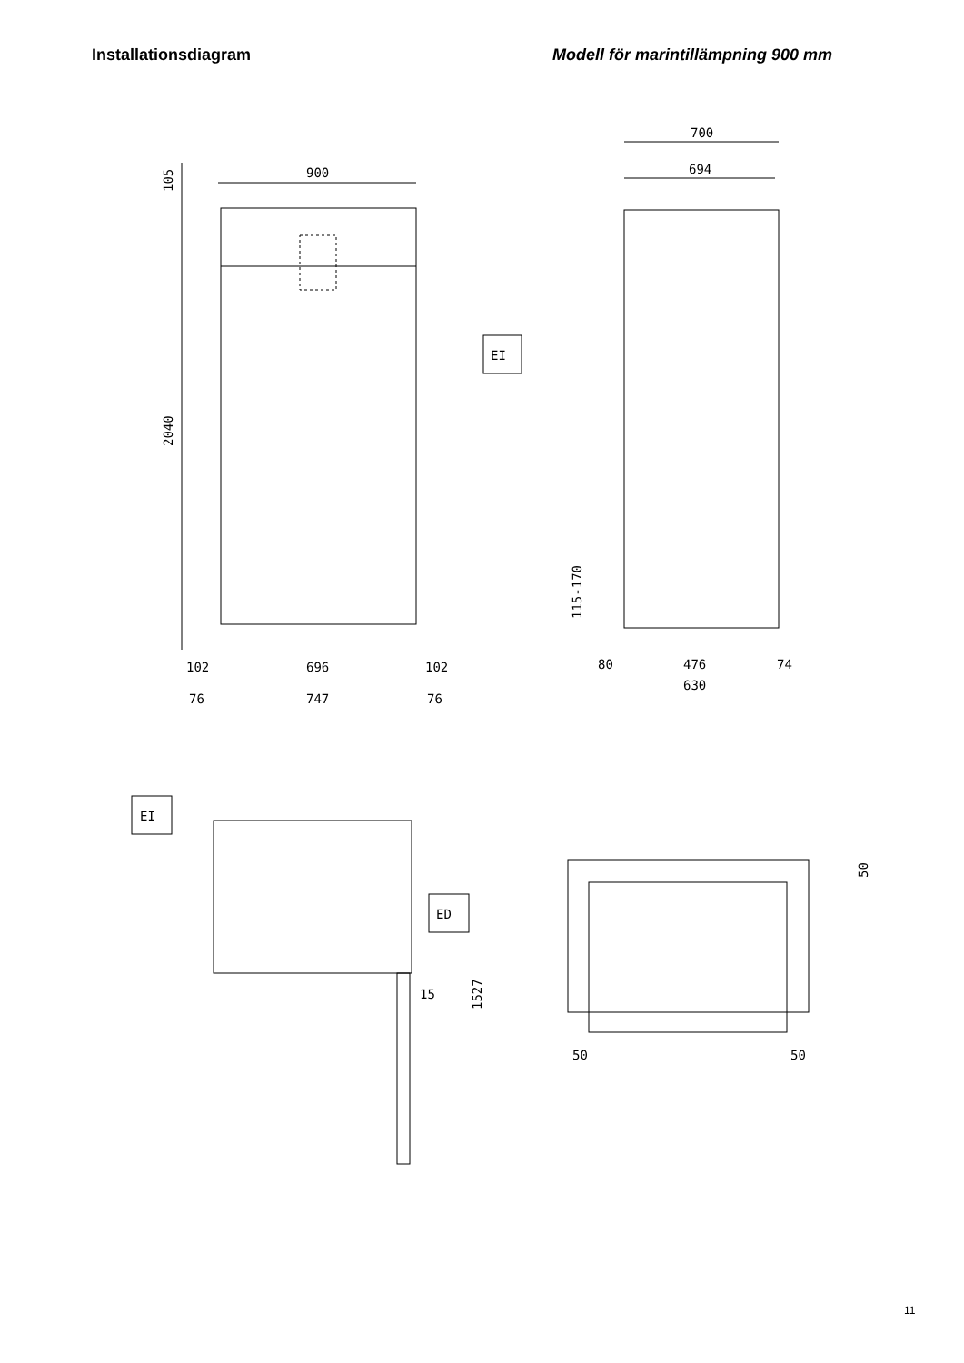Installationsdiagram Modell för marintillämpning 900 mm
900
105
2040
102
696
102
76
747
76
700
694
EI
115-170
80
476
74
630
EI
ED
15
1527
50
50
50
11